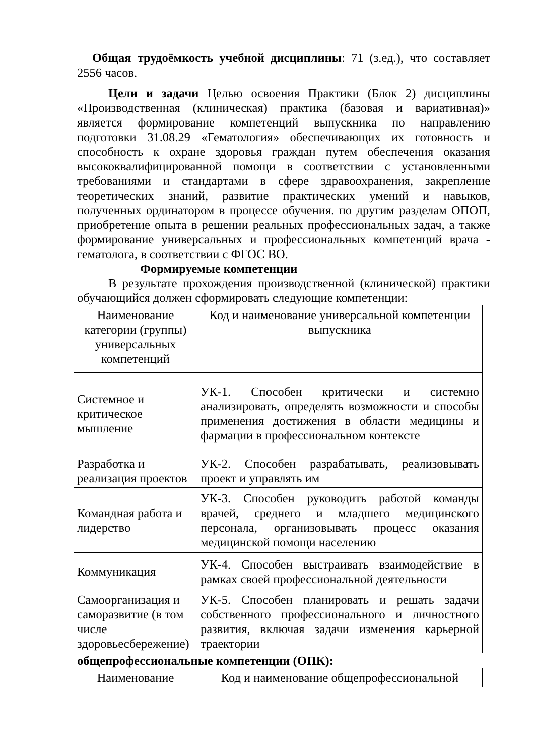Общая трудоёмкость учебной дисциплины: 71 (з.ед.), что составляет 2556 часов.
Цели и задачи Целью освоения Практики (Блок 2) дисциплины «Производственная (клиническая) практика (базовая и вариативная)» является формирование компетенций выпускника по направлению подготовки 31.08.29 «Гематология» обеспечивающих их готовность и способность к охране здоровья граждан путем обеспечения оказания высококвалифицированной помощи в соответствии с установленными требованиями и стандартами в сфере здравоохранения, закрепление теоретических знаний, развитие практических умений и навыков, полученных ординатором в процессе обучения. по другим разделам ОПОП, приобретение опыта в решении реальных профессиональных задач, а также формирование универсальных и профессиональных компетенций врача - гематолога, в соответствии с ФГОС ВО.
Формируемые компетенции
В результате прохождения производственной (клинической) практики обучающийся должен сформировать следующие компетенции:
| Наименование категории (группы) универсальных компетенций | Код и наименование универсальной компетенции выпускника |
| Системное и критическое мышление | УК-1. Способен критически и системно анализировать, определять возможности и способы применения достижения в области медицины и фармации в профессиональном контексте |
| Разработка и реализация проектов | УК-2. Способен разрабатывать, реализовывать проект и управлять им |
| Командная работа и лидерство | УК-3. Способен руководить работой команды врачей, среднего и младшего медицинского персонала, организовывать процесс оказания медицинской помощи населению |
| Коммуникация | УК-4. Способен выстраивать взаимодействие в рамках своей профессиональной деятельности |
| Самоорганизация и саморазвитие (в том числе здоровьесбережение) | УК-5. Способен планировать и решать задачи собственного профессионального и личностного развития, включая задачи изменения карьерной траектории |
общепрофессиональные компетенции (ОПК):
| Наименование | Код и наименование общепрофессиональной |